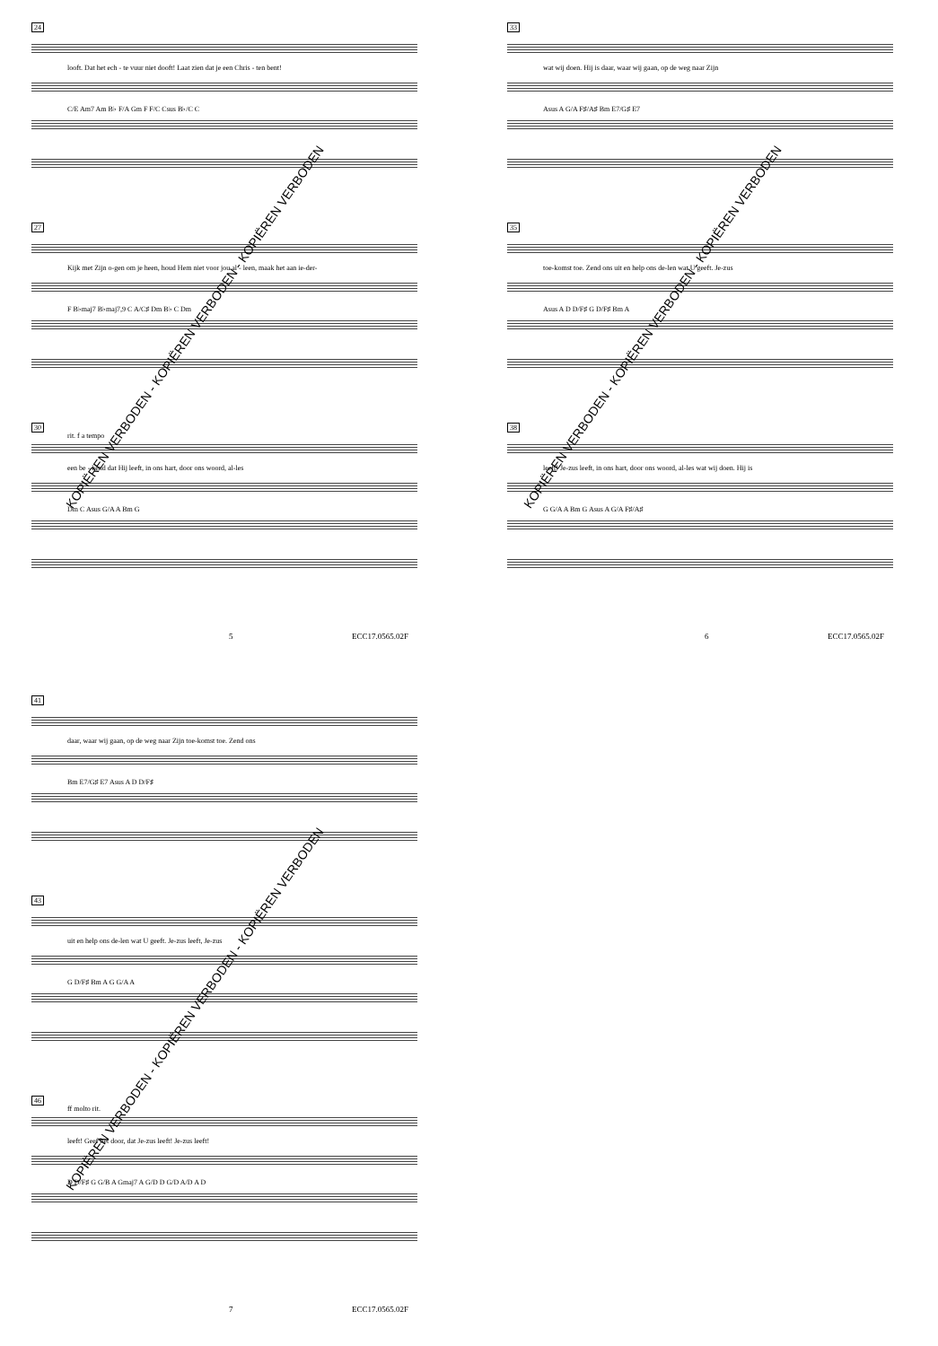24
looft. Dat het ech - te vuur niet dooft! Laat zien dat je een Chris - ten bent!
C/E Am7 Am B♭ F/A Gm F F/C Csus B♭/C C
27
Kijk met Zijn o-gen om je heen, houd Hem niet voor jou al - leen, maak het aan ie-der-
F B♭maj7 B♭maj7,9 C A/C♯ Dm B♭ C Dm
30
rit. f a tempo
een be - kend dat Hij leeft, in ons hart, door ons woord, al-les
Dm C Asus G/A A Bm G
5 ECC17.0565.02F
33
wat wij doen. Hij is daar, waar wij gaan, op de weg naar Zijn
Asus A G/A F♯/A♯ Bm E7/G♯ E7
35
toe-komst toe. Zend ons uit en help ons de-len wat U geeft. Je-zus
Asus A D D/F♯ G D/F♯ Bm A
38
leeft! Je-zus leeft, in ons hart, door ons woord, al-les wat wij doen. Hij is
G G/A A Bm G Asus A G/A F♯/A♯
6 ECC17.0565.02F
41
daar, waar wij gaan, op de weg naar Zijn toe-komst toe. Zend ons
Bm E7/G♯ E7 Asus A D D/F♯
43
uit en help ons de-len wat U geeft. Je-zus leeft, Je-zus
G D/F♯ Bm A G G/A A
46
ff molto rit.
leeft! Geef het door, dat Je-zus leeft! Je-zus leeft!
D D/F♯ G G/B A Gmaj7 A G/D D G/D A/D A D
7 ECC17.0565.02F
KOPIËREN VERBODEN - KOPIËREN VERBODEN - KOPIËREN VERBODEN KOPIËREN VERBODEN - KOPIËREN VERBODEN - KOPIËREN VERBODEN
KOPIËREN VERBODEN - KOPIËREN VERBODEN - KOPIËREN VERBODEN